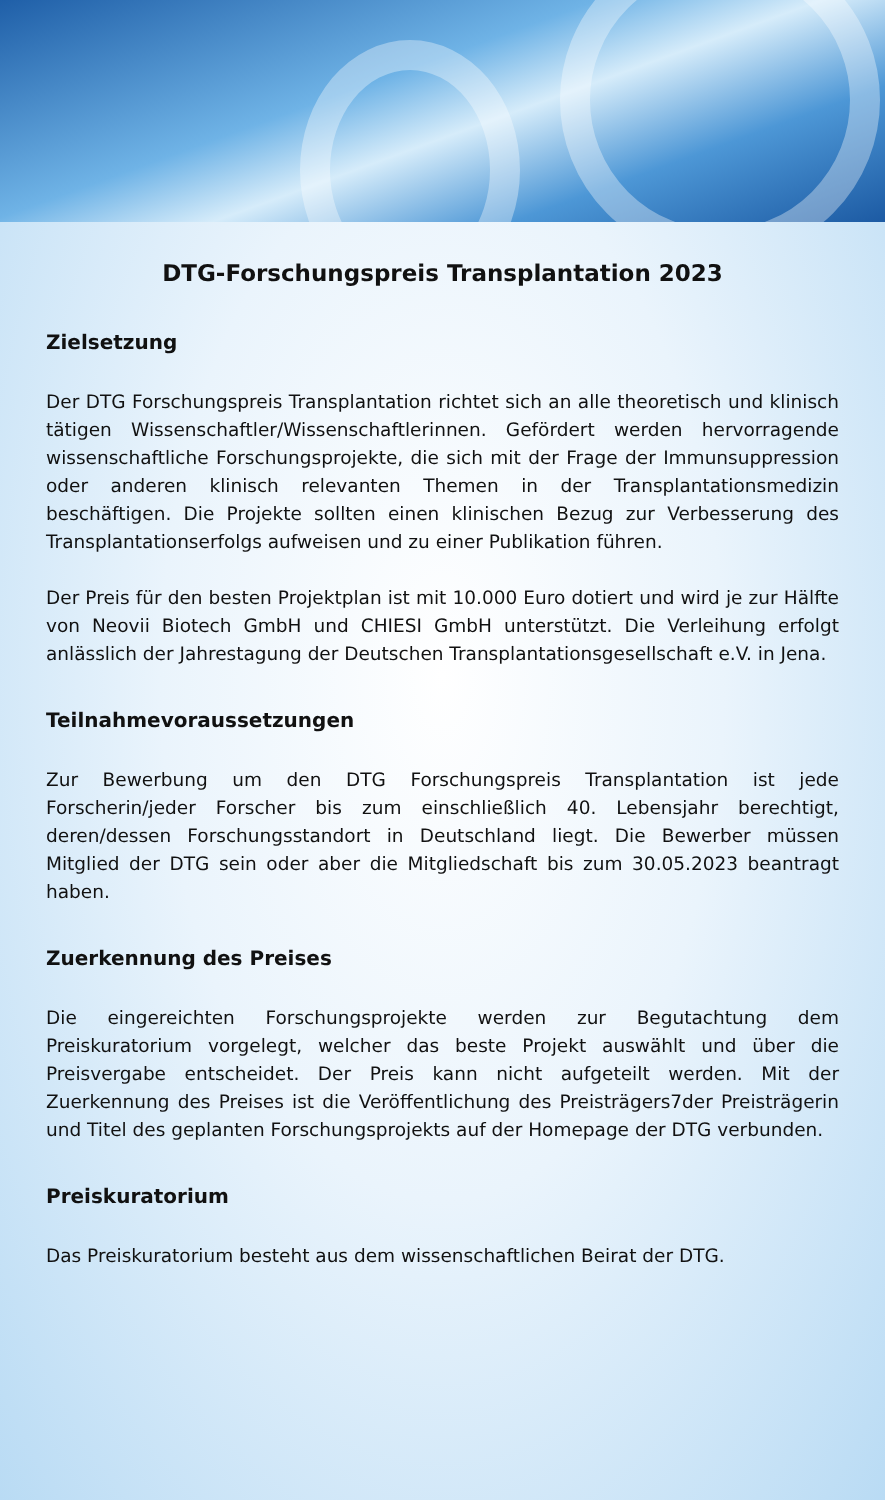DTG-Forschungspreis Transplantation 2023
Zielsetzung
Der DTG Forschungspreis Transplantation richtet sich an alle theoretisch und klinisch tätigen Wissenschaftler/Wissenschaftlerinnen. Gefördert werden hervorragende wissenschaftliche Forschungsprojekte, die sich mit der Frage der Immunsuppression oder anderen klinisch relevanten Themen in der Transplantationsmedizin beschäftigen. Die Projekte sollten einen klinischen Bezug zur Verbesserung des Transplantationserfolgs aufweisen und zu einer Publikation führen.
Der Preis für den besten Projektplan ist mit 10.000 Euro dotiert und wird je zur Hälfte von Neovii Biotech GmbH und CHIESI GmbH unterstützt. Die Verleihung erfolgt anlässlich der Jahrestagung der Deutschen Transplantationsgesellschaft e.V. in Jena.
Teilnahmevoraussetzungen
Zur Bewerbung um den DTG Forschungspreis Transplantation ist jede Forscherin/jeder Forscher bis zum einschließlich 40. Lebensjahr berechtigt, deren/dessen Forschungsstandort in Deutschland liegt. Die Bewerber müssen Mitglied der DTG sein oder aber die Mitgliedschaft bis zum 30.05.2023 beantragt haben.
Zuerkennung des Preises
Die eingereichten Forschungsprojekte werden zur Begutachtung dem Preiskuratorium vorgelegt, welcher das beste Projekt auswählt und über die Preisvergabe entscheidet. Der Preis kann nicht aufgeteilt werden. Mit der Zuerkennung des Preises ist die Veröffentlichung des Preisträgers7der Preisträgerin und Titel des geplanten Forschungsprojekts auf der Homepage der DTG verbunden.
Preiskuratorium
Das Preiskuratorium besteht aus dem wissenschaftlichen Beirat der DTG.